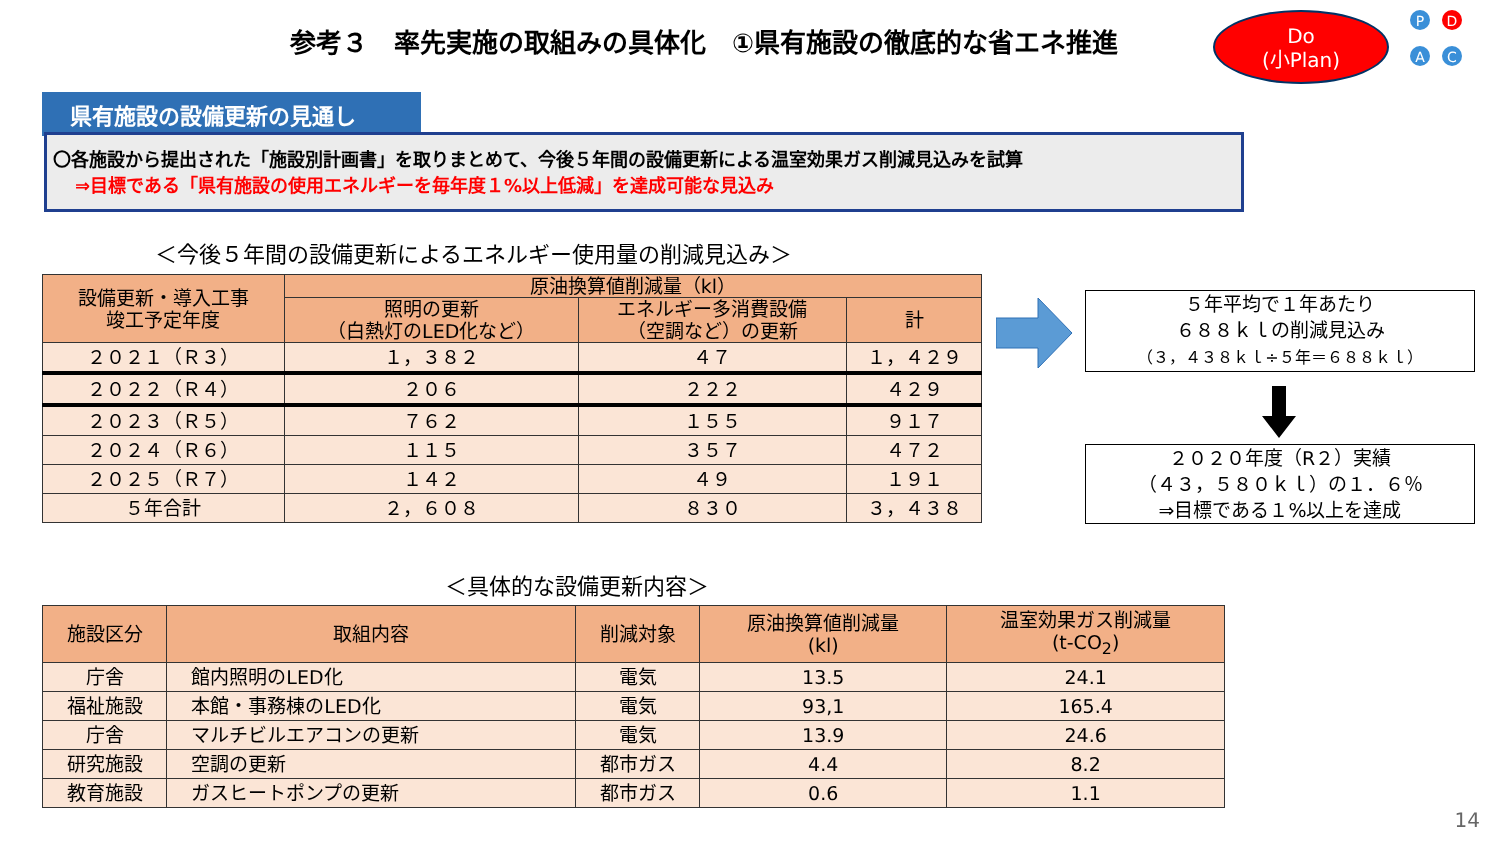参考３　率先実施の取組みの具体化　①県有施設の徹底的な省エネ推進
Do
(小Plan)
P D
A C
県有施設の設備更新の見通し
〇各施設から提出された「施設別計画書」を取りまとめて、今後５年間の設備更新による温室効果ガス削減見込みを試算
⇒目標である「県有施設の使用エネルギーを毎年度１%以上低減」を達成可能な見込み
＜今後５年間の設備更新によるエネルギー使用量の削減見込み＞
| 設備更新・導入工事 竣工予定年度 | 原油換算値削減量（kl） | | |
| --- | --- | --- | --- |
| | 照明の更新 （白熱灯のLED化など） | エネルギー多消費設備 （空調など）の更新 | 計 |
| ２０２１（Ｒ３） | １，３８２ | ４７ | １，４２９ |
| ２０２２（Ｒ４） | ２０６ | ２２２ | ４２９ |
| ２０２３（Ｒ５） | ７６２ | １５５ | ９１７ |
| ２０２４（Ｒ６） | １１５ | ３５７ | ４７２ |
| ２０２５（Ｒ７） | １４２ | ４９ | １９１ |
| ５年合計 | ２，６０８ | ８３０ | ３，４３８ |
５年平均で１年あたり
６８８ｋｌの削減見込み
（３，４３８ｋｌ÷５年＝６８８ｋｌ）
２０２０年度（R２）実績
（４３，５８０ｋｌ）の１．６％
⇒目標である１%以上を達成
＜具体的な設備更新内容＞
| 施設区分 | 取組内容 | 削減対象 | 原油換算値削減量 (kl) | 温室効果ガス削減量 (t-CO<sub>2</sub>) |
| --- | --- | --- | --- | --- |
| 庁舎 | 館内照明のLED化 | 電気 | 13.5 | 24.1 |
| 福祉施設 | 本館・事務棟のLED化 | 電気 | 93,1 | 165.4 |
| 庁舎 | マルチビルエアコンの更新 | 電気 | 13.9 | 24.6 |
| 研究施設 | 空調の更新 | 都市ガス | 4.4 | 8.2 |
| 教育施設 | ガスヒートポンプの更新 | 都市ガス | 0.6 | 1.1 |
14